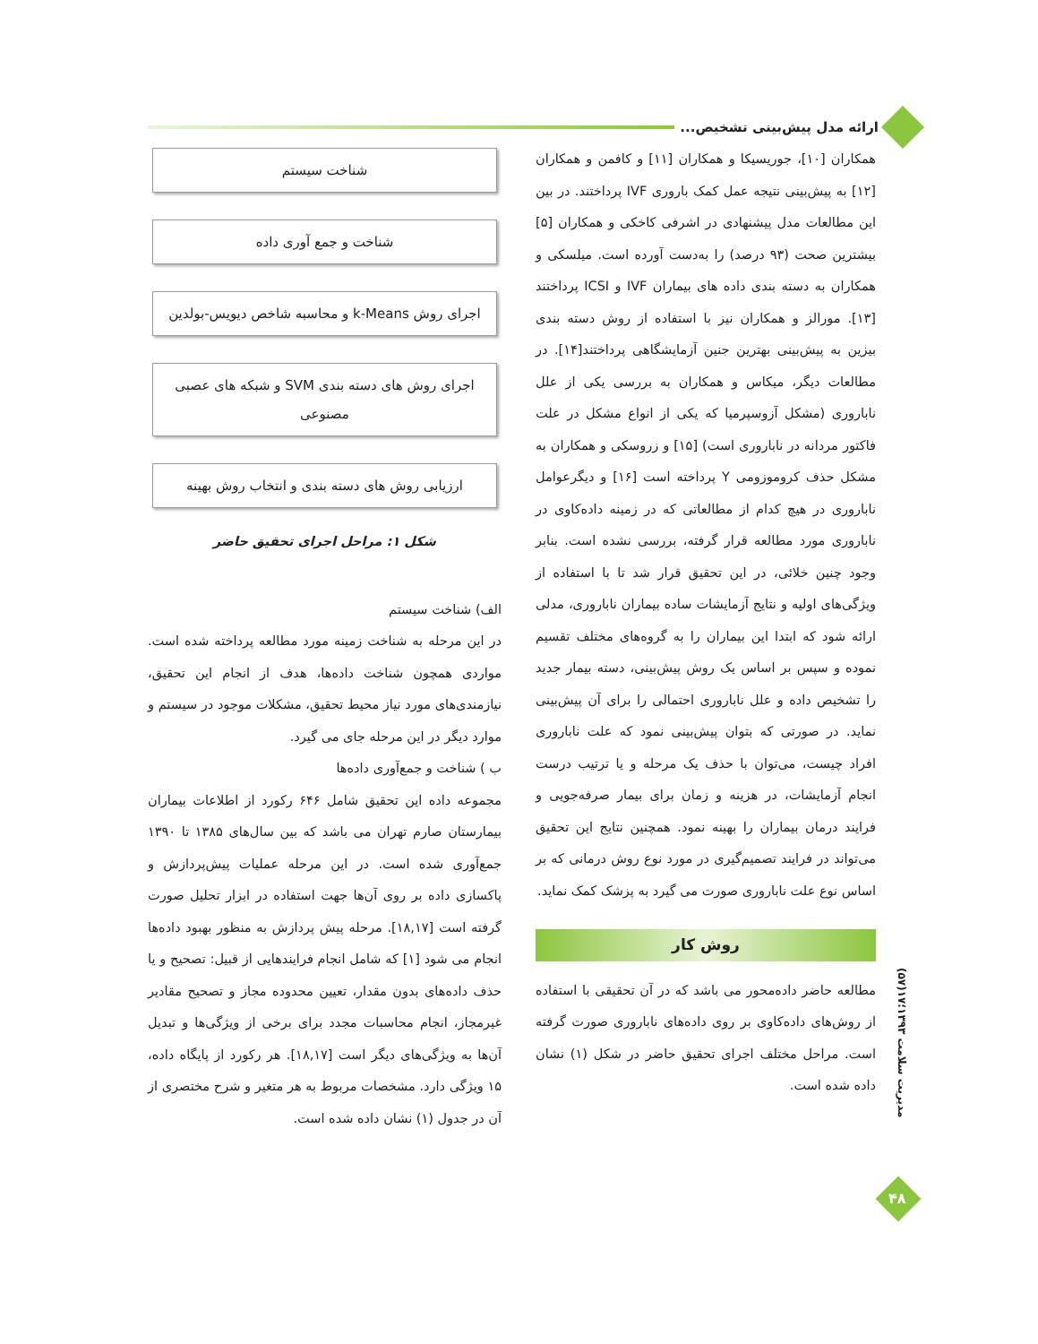ارائه مدل پیش‌بینی تشخیص...
همکاران [۱۰]، جوریسیکا و همکاران [۱۱] و کافمن و همکاران [۱۲] به پیش‌بینی نتیجه عمل کمک باروری IVF پرداختند. در بین این مطالعات مدل پیشنهادی در اشرفی کاخکی و همکاران [۵] بیشترین صحت (۹۳ درصد) را به‌دست آورده است. میلسکی و همکاران به دسته بندی داده های بیماران IVF و ICSI پرداختند [۱۳]. مورالز و همکاران نیز با استفاده از روش دسته بندی بیزین به پیش‌بینی بهترین جنین آزمایشگاهی پرداختند[۱۴]. در مطالعات دیگر، میکاس و همکاران به بررسی یکی از علل ناباروری (مشکل آزوسپرمیا که یکی از انواع مشکل در علت فاکتور مردانه در ناباروری است) [۱۵] و زروسکی و همکاران به مشکل حذف کروموزومی Y پرداخته است [۱۶] و دیگرعوامل ناباروری در هیچ کدام از مطالعاتی که در زمینه داده‌کاوی در ناباروری مورد مطالعه قرار گرفته، بررسی نشده است. بنابر وجود چنین خلائی، در این تحقیق قرار شد تا با استفاده از ویژگی‌های اولیه و نتایج آزمایشات ساده بیماران ناباروری، مدلی ارائه شود که ابتدا این بیماران را به گروه‌های مختلف تقسیم نموده و سپس بر اساس یک روش پیش‌بینی، دسته بیمار جدید را تشخیص داده و علل ناباروری احتمالی را برای آن پیش‌بینی نماید. در صورتی که بتوان پیش‌بینی نمود که علت ناباروری افراد چیست، می‌توان با حذف یک مرحله و یا ترتیب درست انجام آزمایشات، در هزینه و زمان برای بیمار صرفه‌جویی و فرایند درمان بیماران را بهینه نمود. همچنین نتایج این تحقیق می‌تواند در فرایند تصمیم‌گیری در مورد نوع روش درمانی که بر اساس نوع علت ناباروری صورت می گیرد به پزشک کمک نماید.
روش کار
مطالعه حاضر داده‌محور می باشد که در آن تحقیقی با استفاده از روش‌های داده‌کاوی بر روی داده‌های ناباروری صورت گرفته است. مراحل مختلف اجرای تحقیق حاضر در شکل (۱) نشان داده شده است.
شناخت سیستم
شناخت و جمع آوری داده
اجرای روش k-Means و محاسبه شاخص دیویس-بولدین
اجرای روش های دسته بندی SVM و شبکه های عصبی مصنوعی
ارزیابی روش های دسته بندی و انتخاب روش بهینه
شکل ۱: مراحل اجرای تحقیق حاضر
الف) شناخت سیستم
در این مرحله به شناخت زمینه مورد مطالعه پرداخته شده است. مواردی همچون شناخت داده‌ها، هدف از انجام این تحقیق، نیازمندی‌های مورد نیاز محیط تحقیق، مشکلات موجود در سیستم و موارد دیگر در این مرحله جای می گیرد.
ب ) شناخت و جمع‌آوری داده‌ها
مجموعه داده این تحقیق شامل ۶۴۶ رکورد از اطلاعات بیماران بیمارستان صارم تهران می باشد که بین سال‌های ۱۳۸۵ تا ۱۳۹۰ جمع‌آوری شده است. در این مرحله عملیات پیش‌پردازش و پاکسازی داده بر روی آن‌ها جهت استفاده در ابزار تحلیل صورت گرفته است [۱۸,۱۷]. مرحله پیش پردازش به منظور بهبود داده‌ها انجام می شود [۱] که شامل انجام فرایندهایی از قبیل: تصحیح و یا حذف داده‌های بدون مقدار، تعیین محدوده مجاز و تصحیح مقادیر غیرمجاز، انجام محاسبات مجدد برای برخی از ویژگی‌ها و تبدیل آن‌ها به ویژگی‌های دیگر است [۱۸,۱۷]. هر رکورد از پایگاه داده، ۱۵ ویژگی دارد. مشخصات مربوط به هر متغیر و شرح مختصری از آن در جدول (۱) نشان داده شده است.
مدیریت سلامت ۱۳۹۳؛۱۷(۵۷)
۴۸